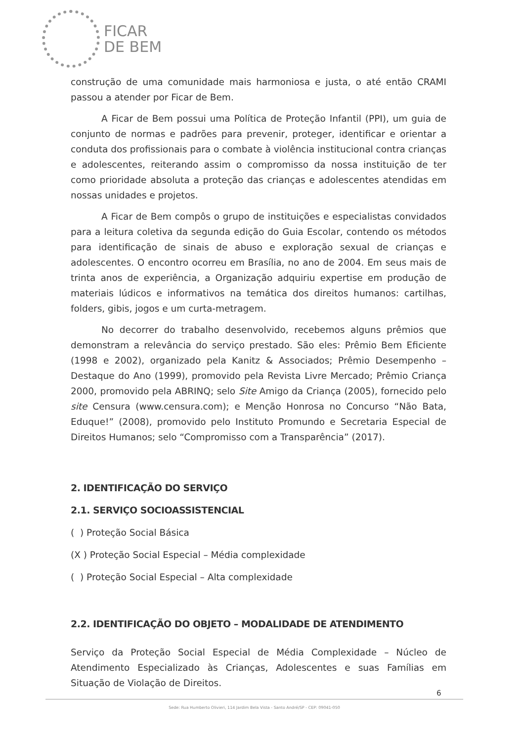FICAR
DE BEM
construção de uma comunidade mais harmoniosa e justa, o até então CRAMI passou a atender por Ficar de Bem.
A Ficar de Bem possui uma Política de Proteção Infantil (PPI), um guia de conjunto de normas e padrões para prevenir, proteger, identificar e orientar a conduta dos profissionais para o combate à violência institucional contra crianças e adolescentes, reiterando assim o compromisso da nossa instituição de ter como prioridade absoluta a proteção das crianças e adolescentes atendidas em nossas unidades e projetos.
A Ficar de Bem compôs o grupo de instituições e especialistas convidados para a leitura coletiva da segunda edição do Guia Escolar, contendo os métodos para identificação de sinais de abuso e exploração sexual de crianças e adolescentes. O encontro ocorreu em Brasília, no ano de 2004. Em seus mais de trinta anos de experiência, a Organização adquiriu expertise em produção de materiais lúdicos e informativos na temática dos direitos humanos: cartilhas, folders, gibis, jogos e um curta-metragem.
No decorrer do trabalho desenvolvido, recebemos alguns prêmios que demonstram a relevância do serviço prestado. São eles: Prêmio Bem Eficiente (1998 e 2002), organizado pela Kanitz & Associados; Prêmio Desempenho – Destaque do Ano (1999), promovido pela Revista Livre Mercado; Prêmio Criança 2000, promovido pela ABRINQ; selo Site Amigo da Criança (2005), fornecido pelo site Censura (www.censura.com); e Menção Honrosa no Concurso “Não Bata, Eduque!” (2008), promovido pelo Instituto Promundo e Secretaria Especial de Direitos Humanos; selo “Compromisso com a Transparência” (2017).
2. IDENTIFICAÇÃO DO SERVIÇO
2.1. SERVIÇO SOCIOASSISTENCIAL
( ) Proteção Social Básica
(X ) Proteção Social Especial – Média complexidade
( ) Proteção Social Especial – Alta complexidade
2.2. IDENTIFICAÇÃO DO OBJETO – MODALIDADE DE ATENDIMENTO
Serviço da Proteção Social Especial de Média Complexidade – Núcleo de Atendimento Especializado às Crianças, Adolescentes e suas Famílias em Situação de Violação de Direitos.
6
Sede: Rua Humberto Olivieri, 114 Jardim Bela Vista - Santo André/SP - CEP: 09041-050